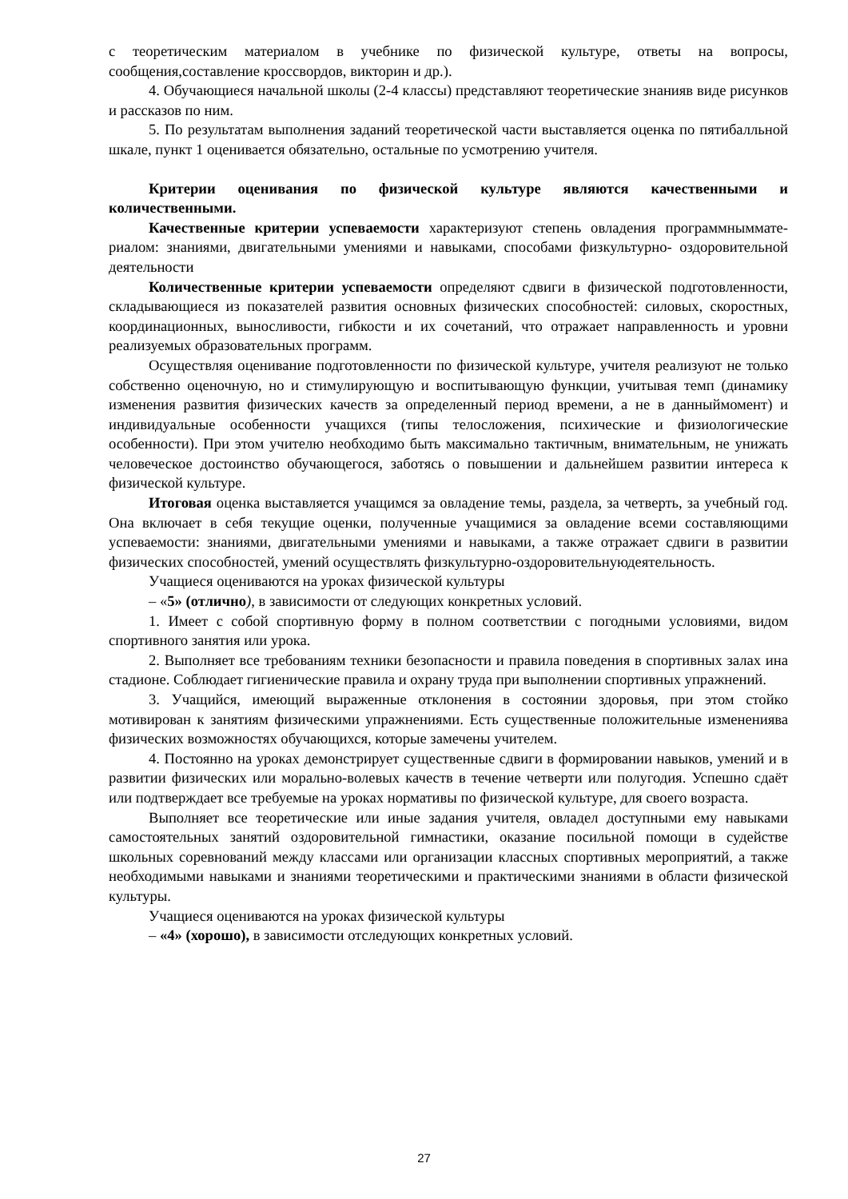с теоретическим материалом в учебнике по физической культуре, ответы на вопросы, сообщения,составление кроссвордов, викторин и др.).
4. Обучающиеся начальной школы (2-4 классы) представляют теоретические знанияв виде рисунков и рассказов по ним.
5. По результатам выполнения заданий теоретической части выставляется оценка по пятибалльной шкале, пункт 1 оценивается обязательно, остальные по усмотрению учителя.
Критерии оценивания по физической культуре являются качественными и количественными.
Качественные критерии успеваемости характеризуют степень овладения программныммате­риалом: знаниями, двигательными умениями и навыками, способами физкультурно- оздоровительной деятельности
Количественные критерии успеваемости определяют сдвиги в физической подготовленности, складывающиеся из показателей развития основных физических способностей: силовых, скоростных, координационных, выносливости, гибкости и их сочетаний, что отражает направленность и уровни реализуемых образовательных программ.
Осуществляя оценивание подготовленности по физической культуре, учителя реализуют не только собственно оценочную, но и стимулирующую и воспитывающую функции, учитывая темп (динамику изменения развития физических качеств за определенный период времени, а не в данныймомент) и индивидуальные особенности учащихся (типы телосложения, психические и физиологические особенности). При этом учителю необходимо быть максимально тактичным, внимательным, не унижать человеческое достоинство обучающегося, заботясь о повышении и дальнейшем развитии интереса к физической культуре.
Итоговая оценка выставляется учащимся за овладение темы, раздела, за четверть, за учебный год. Она включает в себя текущие оценки, полученные учащимися за овладение всеми составляющими успеваемости: знаниями, двигательными умениями и навыками, а также отражает сдвиги в развитии физических способностей, умений осуществлять физкультурно-оздоровительнуюдеятельность.
Учащиеся оцениваются на уроках физической культуры
– «5» (отлично), в зависимости от следующих конкретных условий.
1. Имеет с собой спортивную форму в полном соответствии с погодными условиями, видом спортивного занятия или урока.
2. Выполняет все требованиям техники безопасности и правила поведения в спортивных залах ина стадионе. Соблюдает гигиенические правила и охрану труда при выполнении спортивных упражнений.
3. Учащийся, имеющий выраженные отклонения в состоянии здоровья, при этом стойко мотивирован к занятиям физическими упражнениями. Есть существенные положительные изменениява физических возможностях обучающихся, которые замечены учителем.
4. Постоянно на уроках демонстрирует существенные сдвиги в формировании навыков, умений и в развитии физических или морально-волевых качеств в течение четверти или полугодия. Успешно сдаёт или подтверждает все требуемые на уроках нормативы по физической культуре, для своего возраста.
Выполняет все теоретические или иные задания учителя, овладел доступными ему навыками самостоятельных занятий оздоровительной гимнастики, оказание посильной помощи в судействе школьных соревнований между классами или организации классных спортивных мероприятий, а также необходимыми навыками и знаниями теоретическими и практическими знаниями в области физической культуры.
Учащиеся оцениваются на уроках физической культуры
– «4» (хорошо), в зависимости отследующих конкретных условий.
27